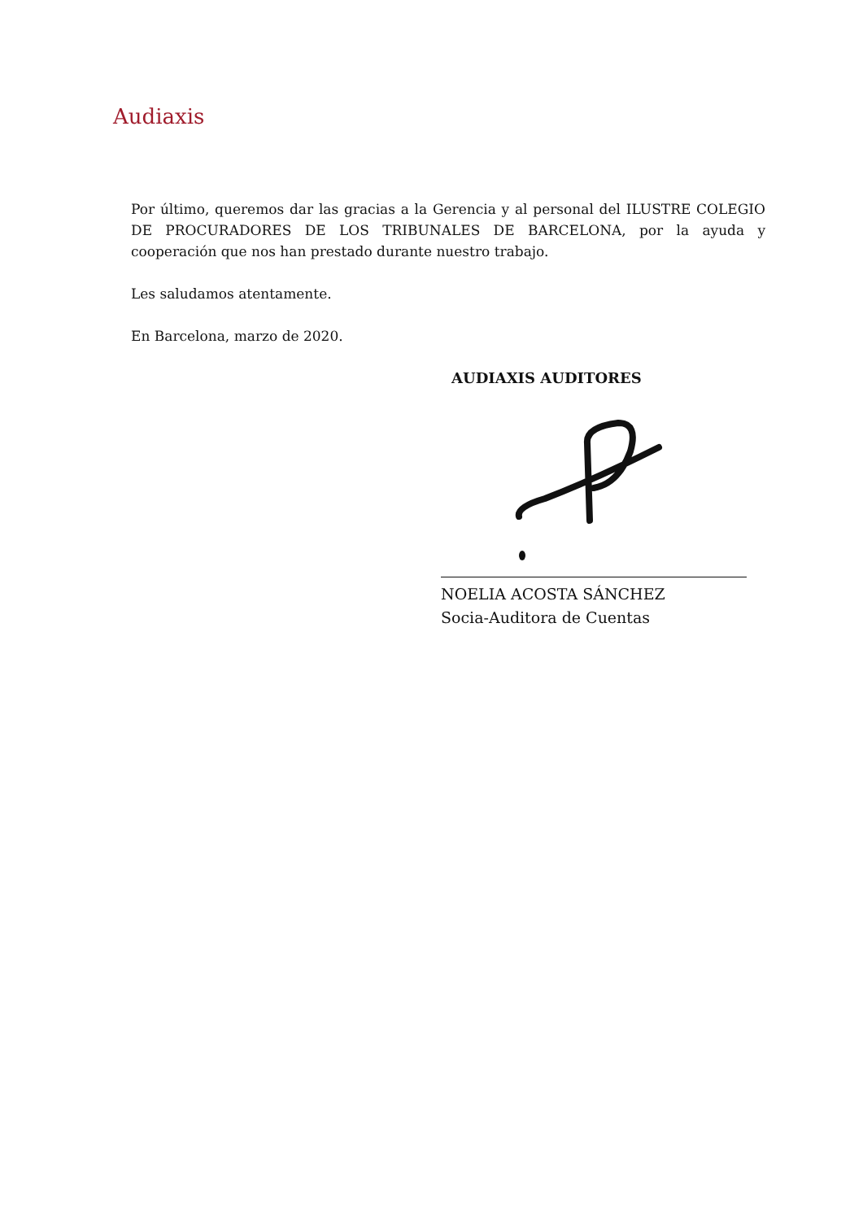Audiaxis
Por último, queremos dar las gracias a la Gerencia y al personal del ILUSTRE COLEGIO DE PROCURADORES DE LOS TRIBUNALES DE BARCELONA, por la ayuda y cooperación que nos han prestado durante nuestro trabajo.
Les saludamos atentamente.
En Barcelona, marzo de 2020.
AUDIAXIS AUDITORES
NOELIA ACOSTA SÁNCHEZ
Socia-Auditora de Cuentas